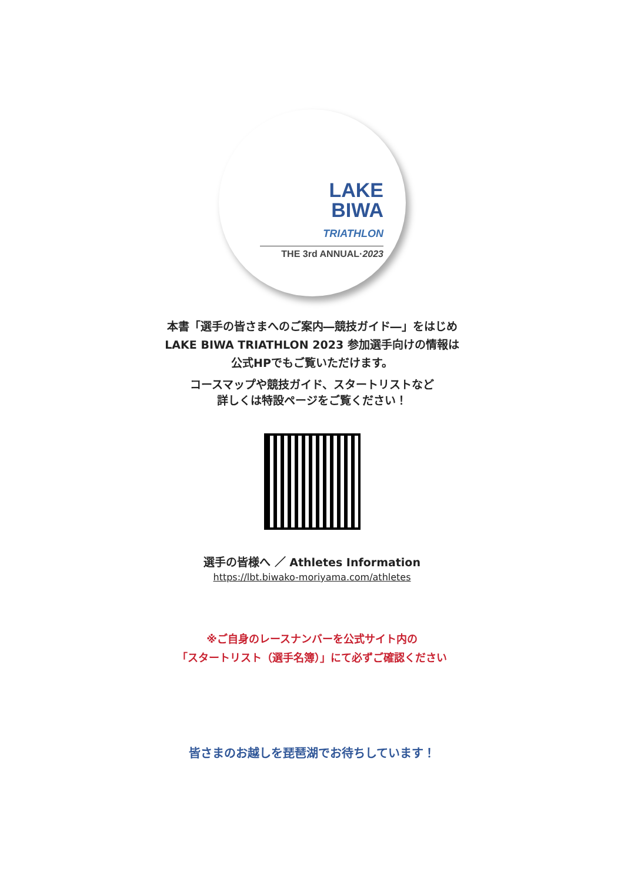LAKE
BIWA
TRIATHLON
THE 3rd ANNUAL·2023
本書「選手の皆さまへのご案内―競技ガイド―」をはじめ
LAKE BIWA TRIATHLON 2023 参加選手向けの情報は
公式HPでもご覧いただけます。
コースマップや競技ガイド、スタートリストなど
詳しくは特設ページをご覧ください！
選手の皆様へ ／ Athletes Information
https://lbt.biwako-moriyama.com/athletes
※ご自身のレースナンバーを公式サイト内の
「スタートリスト（選手名簿）」にて必ずご確認ください
皆さまのお越しを琵琶湖でお待ちしています！